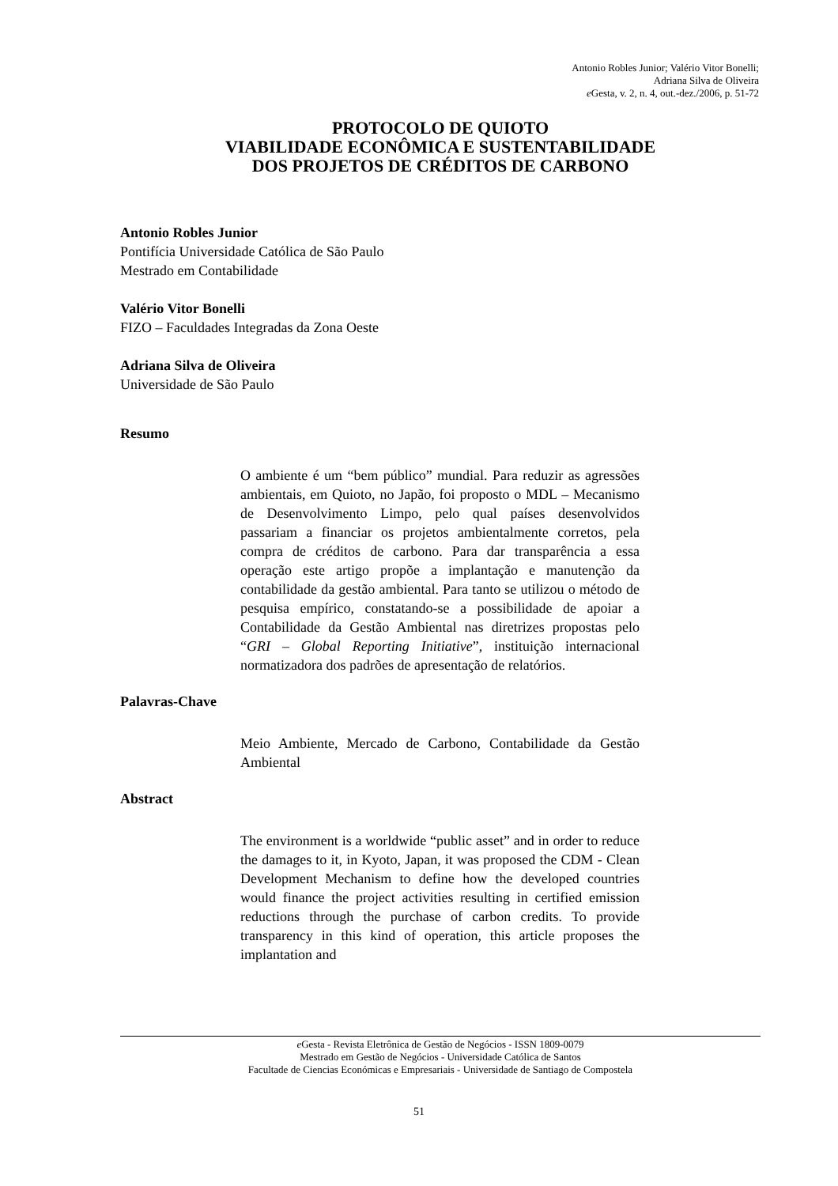Antonio Robles Junior; Valério Vitor Bonelli;
Adriana Silva de Oliveira
e Gesta, v. 2, n. 4, out.-dez./2006, p. 51-72
PROTOCOLO DE QUIOTO
VIABILIDADE ECONÔMICA E SUSTENTABILIDADE
DOS PROJETOS DE CRÉDITOS DE CARBONO
Antonio Robles Junior
Pontifícia Universidade Católica de São Paulo
Mestrado em Contabilidade
Valério Vitor Bonelli
FIZO – Faculdades Integradas da Zona Oeste
Adriana Silva de Oliveira
Universidade de São Paulo
Resumo
O ambiente é um “bem público” mundial. Para reduzir as agressões ambientais, em Quioto, no Japão, foi proposto o MDL – Mecanismo de Desenvolvimento Limpo, pelo qual países desenvolvidos passariam a financiar os projetos ambientalmente corretos, pela compra de créditos de carbono. Para dar transparência a essa operação este artigo propõe a implantação e manutenção da contabilidade da gestão ambiental. Para tanto se utilizou o método de pesquisa empírico, constatando-se a possibilidade de apoiar a Contabilidade da Gestão Ambiental nas diretrizes propostas pelo “GRI – Global Reporting Initiative”, instituição internacional normatizadora dos padrões de apresentação de relatórios.
Palavras-Chave
Meio Ambiente, Mercado de Carbono, Contabilidade da Gestão Ambiental
Abstract
The environment is a worldwide “public asset” and in order to reduce the damages to it, in Kyoto, Japan, it was proposed the CDM - Clean Development Mechanism to define how the developed countries would finance the project activities resulting in certified emission reductions through the purchase of carbon credits. To provide transparency in this kind of operation, this article proposes the implantation and
e Gesta - Revista Eletrônica de Gestão de Negócios - ISSN 1809-0079
Mestrado em Gestão de Negócios - Universidade Católica de Santos
Facultade de Ciencias Económicas e Empresariais - Universidade de Santiago de Compostela
51